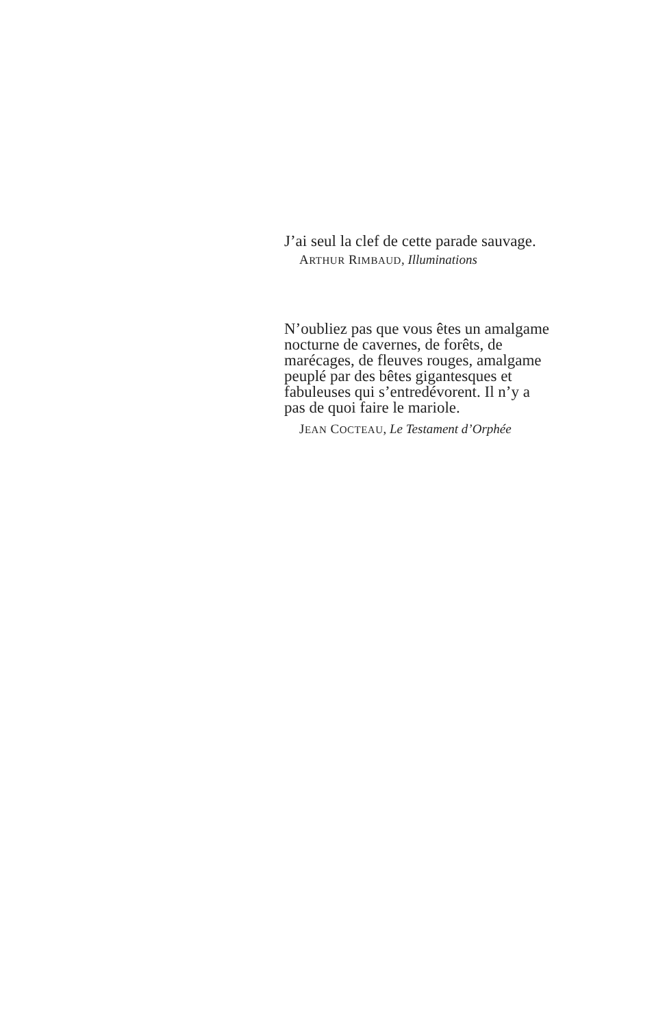J’ai seul la clef de cette parade sauvage.
ARTHUR RIMBAUD, Illuminations
N’oubliez pas que vous êtes un amalgame nocturne de cavernes, de forêts, de marécages, de fleuves rouges, amalgame peuplé par des bêtes gigantesques et fabuleuses qui s’entredévorent. Il n’y a pas de quoi faire le mariole.
JEAN COCTEAU, Le Testament d’Orphée